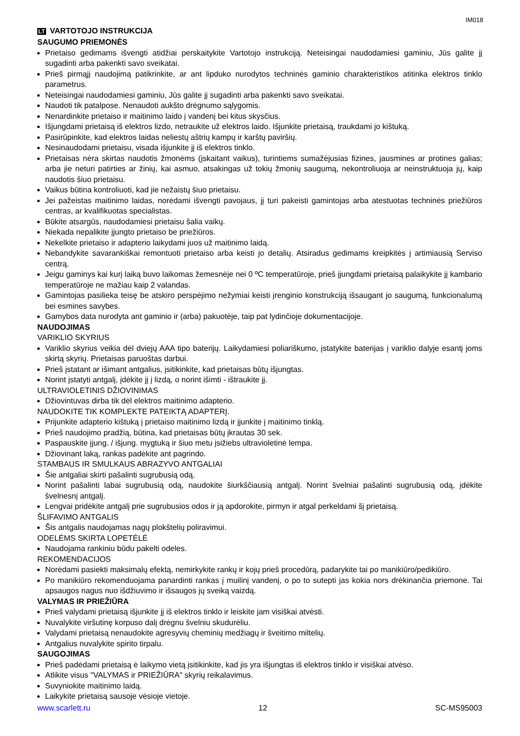IM018
LT VARTOTOJO INSTRUKCIJA
SAUGUMO PRIEMONĖS
Prietaiso gedimams išvengti atidžiai perskaitykite Vartotojo instrukciją. Neteisingai naudodamiesi gaminiu, Jūs galite jį sugadinti arba pakenkti savo sveikatai.
Prieš pirmąjį naudojimą patikrinkite, ar ant lipduko nurodytos techninės gaminio charakteristikos atitinka elektros tinklo parametrus.
Neteisingai naudodamiesi gaminiu, Jūs galite jį sugadinti arba pakenkti savo sveikatai.
Naudoti tik patalpose. Nenaudoti aukšto drėgnumo sąlygomis.
Nenardinkite prietaiso ir maitinimo laido į vandenį bei kitus skysčius.
Išjungdami prietaisą iš elektros lizdo, netraukite už elektros laido. Išjunkite prietaisą, traukdami jo kištuką.
Pasirūpinkite, kad elektros laidas neliestų aštrių kampų ir karštų paviršių.
Nesinaudodami prietaisu, visada išjunkite jį iš elektros tinklo.
Prietaisas nėra skirtas naudotis žmonėms (įskaitant vaikus), turintiems sumažėjusias fizines, jausmines ar protines galias; arba jie neturi patirties ar žinių, kai asmuo, atsakingas už tokių žmonių saugumą, nekontroliuoja ar neinstruktuoja jų, kaip naudotis šiuo prietaisu.
Vaikus būtina kontroliuoti, kad jie nežaistų šiuo prietaisu.
Jei pažeistas maitinimo laidas, norėdami išvengti pavojaus, jį turi pakeisti gamintojas arba atestuotas techninės priežiūros centras, ar kvalifikuotas specialistas.
Būkite atsargūs, naudodamiesi prietaisu šalia vaikų.
Niekada nepalikite įjungto prietaiso be priežiūros.
Nekelkite prietaiso ir adapterio laikydami juos už maitinimo laidą.
Nebandykite savarankiškai remontuoti prietaiso arba keisti jo detalių. Atsiradus gedimams kreipkitės į artimiausią Serviso centrą.
Jeigu gaminys kai kurį laiką buvo laikomas žemesnėje nei 0 ºC temperatūroje, prieš įjungdami prietaisą palaikykite jį kambario temperatūroje ne mažiau kaip 2 valandas.
Gamintojas pasilieka teisę be atskiro perspėjimo nežymiai keisti įrenginio konstrukciją išsaugant jo saugumą, funkcionalumą bei esmines savybes.
Gamybos data nurodyta ant gaminio ir (arba) pakuotėje, taip pat lydinčioje dokumentacijoje.
NAUDOJIMAS
VARIKLIO SKYRIUS
Variklio skyrius veikia dėl dviejų AAA tipo baterijų. Laikydamiesi poliariškumo, įstatykite baterijas į variklio dalyje esantį joms skirtą skyrių. Prietaisas paruoštas darbui.
Prieš įstatant ar išimant antgalius, įsitikinkite, kad prietaisas būtų išjungtas.
Norint įstatyti antgalį, įdėkite jį į lizdą, o norint išimti - ištraukite jį.
ULTRAVIOLETINIS DŽIOVINIMAS
Džiovintuvas dirba tik dėl elektros maitinimo adapterio.
NAUDOKITE TIK KOMPLEKTE PATEIKTĄ ADAPTERĮ.
Prijunkite adapterio kištuką į prietaiso maitinimo lizdą ir įjunkite į maitinimo tinklą.
Prieš naudojimo pradžią, būtina, kad prietaisas būtų įkrautas 30 sek.
Paspauskite įjung. / išjung. mygtuką ir šiuo metu įsižiebs ultravioletinė lempa.
Džiovinant laką, rankas padėkite ant pagrindo.
STAMBAUS IR SMULKAUS ABRAZYVO ANTGALIAI
Šie antgaliai skirti pašalinti sugrubusią odą.
Norint pašalinti labai sugrubusią odą, naudokite šiurkščiausią antgalį. Norint švelniai pašalinti sugrubusią odą, įdėkite švelnesnį antgalį.
Lengvai pridėkite antgalį prie sugrubusios odos ir ją apdorokite, pirmyn ir atgal perkeldami šį prietaisą.
ŠLIFAVIMO ANTGALIS
Šis antgalis naudojamas nagų plokštelių poliravimui.
ODELĖMS SKIRTA LOPETĖLĖ
Naudojama rankiniu būdu pakelti odeles.
REKOMENDACIJOS
Norėdami pasiekti maksimalų efektą, nemirkykite rankų ir kojų prieš procedūrą, padarykite tai po manikiūro/pedikiūro.
Po manikiūro rekomenduojama panardinti rankas į muilinį vandenį, o po to sutepti jas kokia nors drėkinančia priemone. Tai apsaugos nagus nuo išdžiuvimo ir išsaugos jų sveiką vaizdą.
VALYMAS IR PRIEŽIŪRA
Prieš valydami prietaisą išjunkite jį iš elektros tinklo ir leiskite jam visiškai atvėsti.
Nuvalykite viršutinę korpuso dalį drėgnu švelniu skudurėliu.
Valydami prietaisą nenaudokite agresyvių cheminių medžiagų ir šveitimo miltelių.
Antgalius nuvalykite spirito tirpalu.
SAUGOJIMAS
Prieš padėdami prietaisą ė laikymo vietą įsitikinkite, kad jis yra išjungtas iš elektros tinklo ir visiškai atvėso.
Atlikite visus "VALYMAS ir PRIEŽIŪRA" skyrių reikalavimus.
Suvyniokite maitinimo laidą.
Laikykite prietaisą sausoje vėsioje vietoje.
www.scarlett.ru 12 SC-MS95003